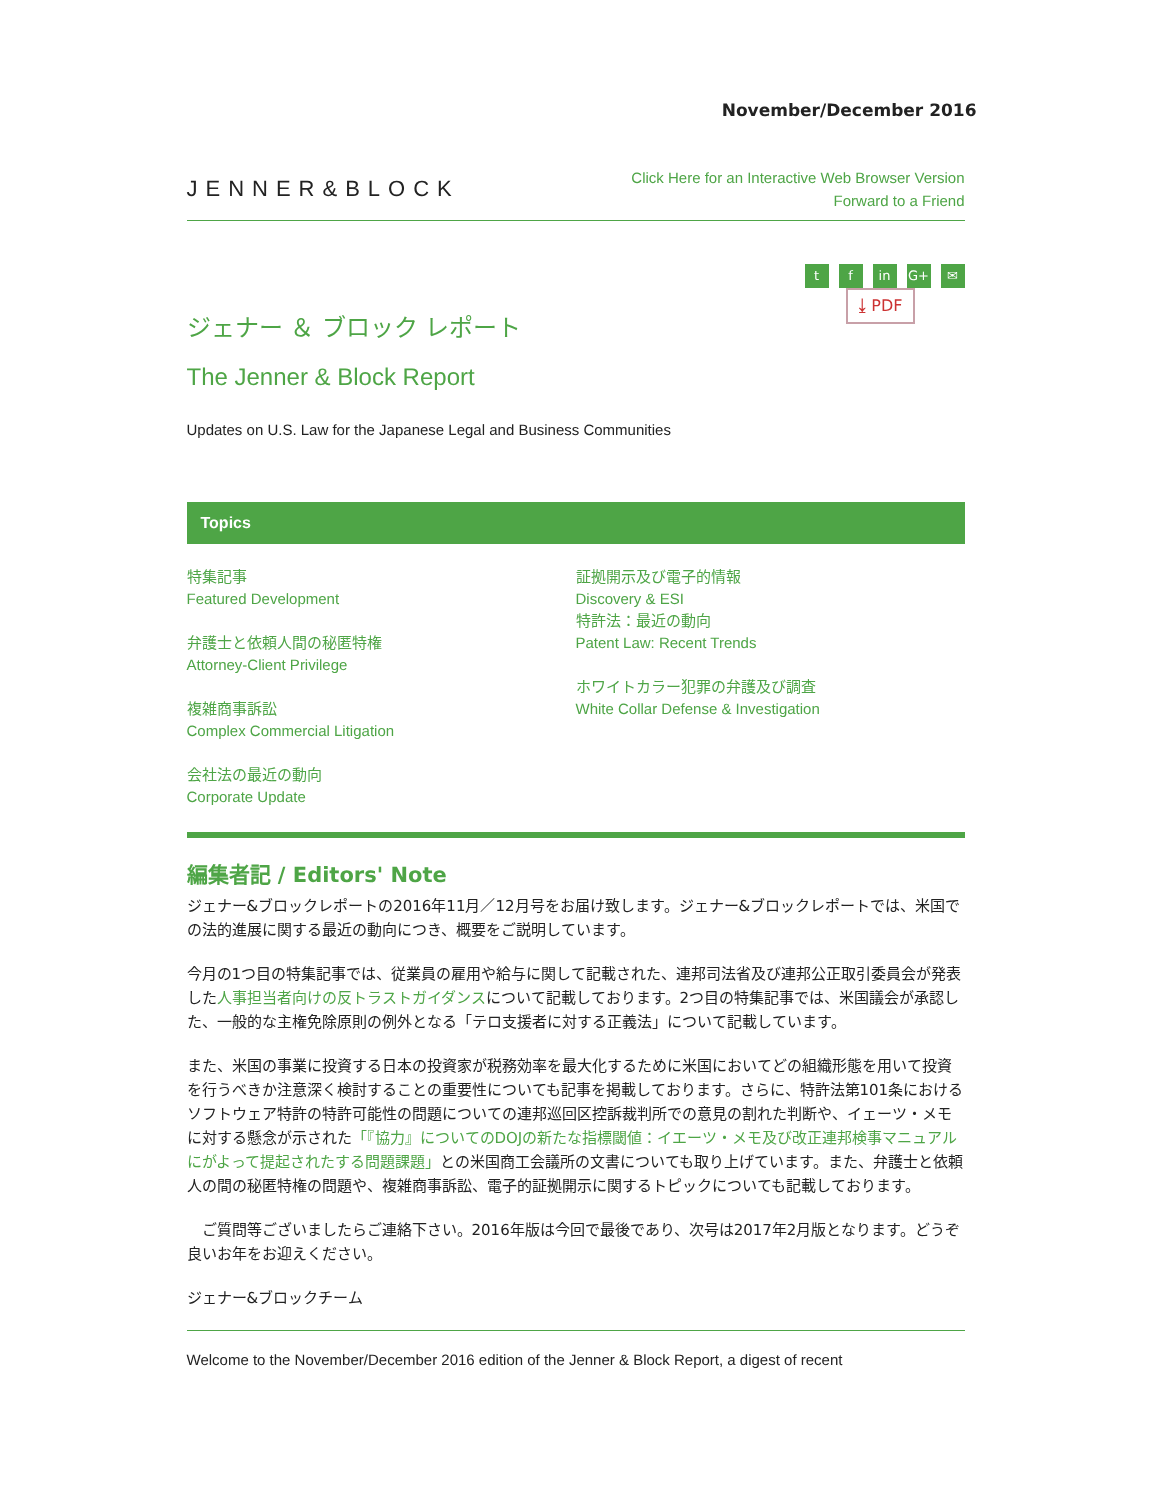November/December 2016
JENNER&BLOCK
Click Here for an Interactive Web Browser Version
Forward to a Friend
tf in G+ ✉
⤓ PDF
ジェナー ＆ ブロック レポート
The Jenner & Block Report
Updates on U.S. Law for the Japanese Legal and Business Communities
Topics
特集記事
Featured Development
弁護士と依頼人間の秘匿特権
Attorney-Client Privilege
複雑商事訴訟
Complex Commercial Litigation
会社法の最近の動向
Corporate Update
証拠開示及び電子的情報
Discovery & ESI
特許法：最近の動向
Patent Law: Recent Trends
ホワイトカラー犯罪の弁護及び調査
White Collar Defense & Investigation
編集者記 / Editors' Note
ジェナー&ブロックレポートの2016年11月／12月号をお届け致します。ジェナー&ブロックレポートでは、米国での法的進展に関する最近の動向につき、概要をご説明しています。
今月の1つ目の特集記事では、従業員の雇用や給与に関して記載された、連邦司法省及び連邦公正取引委員会が発表した人事担当者向けの反トラストガイダンスについて記載しております。2つ目の特集記事では、米国議会が承認した、一般的な主権免除原則の例外となる「テロ支援者に対する正義法」について記載しています。
また、米国の事業に投資する日本の投資家が税務効率を最大化するために米国においてどの組織形態を用いて投資を行うべきか注意深く検討することの重要性についても記事を掲載しております。さらに、特許法第101条におけるソフトウェア特許の特許可能性の問題についての連邦巡回区控訴裁判所での意見の割れた判断や、イェーツ・メモに対する懸念が示された「『協力』についてのDOJの新たな指標閾値：イエーツ・メモ及び改正連邦検事マニュアルにがよって提起されたする問題課題」との米国商工会議所の文書についても取り上げています。また、弁護士と依頼人の間の秘匿特権の問題や、複雑商事訴訟、電子的証拠開示に関するトピックについても記載しております。
　ご質問等ございましたらご連絡下さい。2016年版は今回で最後であり、次号は2017年2月版となります。どうぞ良いお年をお迎えください。
ジェナー&ブロックチーム
Welcome to the November/December 2016 edition of the Jenner & Block Report, a digest of recent